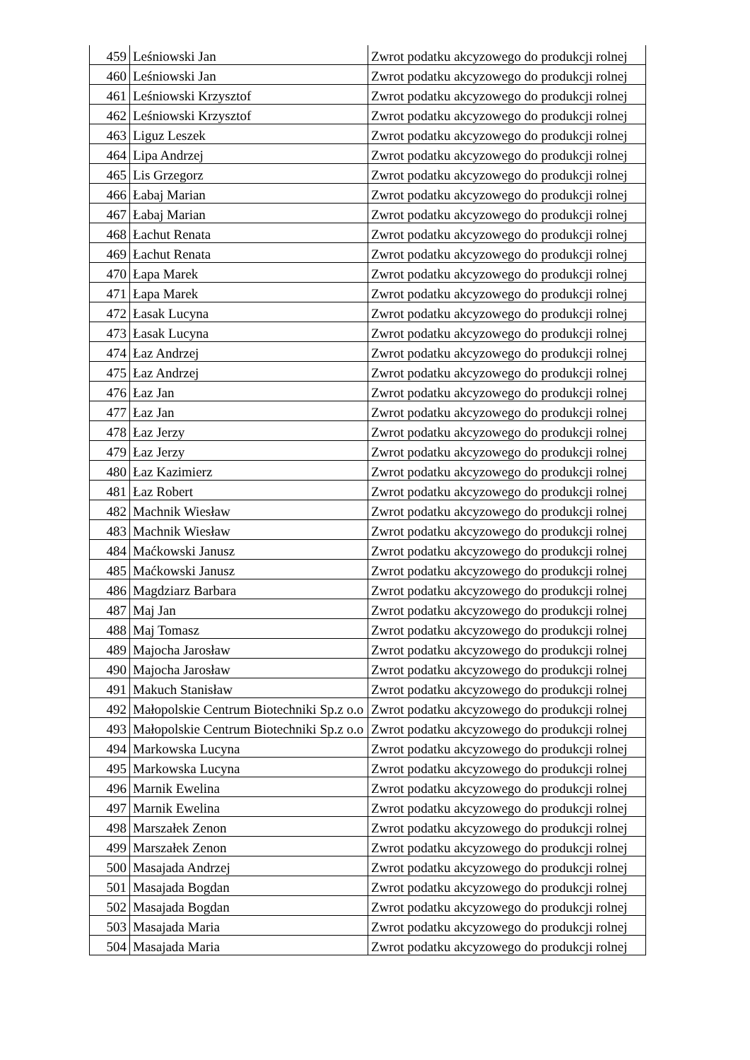| 459 | Leśniowski Jan | Zwrot podatku akcyzowego do produkcji rolnej |
| 460 | Leśniowski Jan | Zwrot podatku akcyzowego do produkcji rolnej |
| 461 | Leśniowski Krzysztof | Zwrot podatku akcyzowego do produkcji rolnej |
| 462 | Leśniowski Krzysztof | Zwrot podatku akcyzowego do produkcji rolnej |
| 463 | Liguz Leszek | Zwrot podatku akcyzowego do produkcji rolnej |
| 464 | Lipa Andrzej | Zwrot podatku akcyzowego do produkcji rolnej |
| 465 | Lis Grzegorz | Zwrot podatku akcyzowego do produkcji rolnej |
| 466 | Łabaj Marian | Zwrot podatku akcyzowego do produkcji rolnej |
| 467 | Łabaj Marian | Zwrot podatku akcyzowego do produkcji rolnej |
| 468 | Łachut Renata | Zwrot podatku akcyzowego do produkcji rolnej |
| 469 | Łachut Renata | Zwrot podatku akcyzowego do produkcji rolnej |
| 470 | Łapa Marek | Zwrot podatku akcyzowego do produkcji rolnej |
| 471 | Łapa Marek | Zwrot podatku akcyzowego do produkcji rolnej |
| 472 | Łasak Lucyna | Zwrot podatku akcyzowego do produkcji rolnej |
| 473 | Łasak Lucyna | Zwrot podatku akcyzowego do produkcji rolnej |
| 474 | Łaz Andrzej | Zwrot podatku akcyzowego do produkcji rolnej |
| 475 | Łaz Andrzej | Zwrot podatku akcyzowego do produkcji rolnej |
| 476 | Łaz Jan | Zwrot podatku akcyzowego do produkcji rolnej |
| 477 | Łaz Jan | Zwrot podatku akcyzowego do produkcji rolnej |
| 478 | Łaz Jerzy | Zwrot podatku akcyzowego do produkcji rolnej |
| 479 | Łaz Jerzy | Zwrot podatku akcyzowego do produkcji rolnej |
| 480 | Łaz Kazimierz | Zwrot podatku akcyzowego do produkcji rolnej |
| 481 | Łaz Robert | Zwrot podatku akcyzowego do produkcji rolnej |
| 482 | Machnik Wiesław | Zwrot podatku akcyzowego do produkcji rolnej |
| 483 | Machnik Wiesław | Zwrot podatku akcyzowego do produkcji rolnej |
| 484 | Maćkowski Janusz | Zwrot podatku akcyzowego do produkcji rolnej |
| 485 | Maćkowski Janusz | Zwrot podatku akcyzowego do produkcji rolnej |
| 486 | Magdziarz Barbara | Zwrot podatku akcyzowego do produkcji rolnej |
| 487 | Maj Jan | Zwrot podatku akcyzowego do produkcji rolnej |
| 488 | Maj Tomasz | Zwrot podatku akcyzowego do produkcji rolnej |
| 489 | Majocha Jarosław | Zwrot podatku akcyzowego do produkcji rolnej |
| 490 | Majocha Jarosław | Zwrot podatku akcyzowego do produkcji rolnej |
| 491 | Makuch Stanisław | Zwrot podatku akcyzowego do produkcji rolnej |
| 492 | Małopolskie Centrum Biotechniki Sp.z o.o | Zwrot podatku akcyzowego do produkcji rolnej |
| 493 | Małopolskie Centrum Biotechniki Sp.z o.o | Zwrot podatku akcyzowego do produkcji rolnej |
| 494 | Markowska Lucyna | Zwrot podatku akcyzowego do produkcji rolnej |
| 495 | Markowska Lucyna | Zwrot podatku akcyzowego do produkcji rolnej |
| 496 | Marnik Ewelina | Zwrot podatku akcyzowego do produkcji rolnej |
| 497 | Marnik Ewelina | Zwrot podatku akcyzowego do produkcji rolnej |
| 498 | Marszałek Zenon | Zwrot podatku akcyzowego do produkcji rolnej |
| 499 | Marszałek Zenon | Zwrot podatku akcyzowego do produkcji rolnej |
| 500 | Masajada Andrzej | Zwrot podatku akcyzowego do produkcji rolnej |
| 501 | Masajada Bogdan | Zwrot podatku akcyzowego do produkcji rolnej |
| 502 | Masajada Bogdan | Zwrot podatku akcyzowego do produkcji rolnej |
| 503 | Masajada Maria | Zwrot podatku akcyzowego do produkcji rolnej |
| 504 | Masajada Maria | Zwrot podatku akcyzowego do produkcji rolnej |